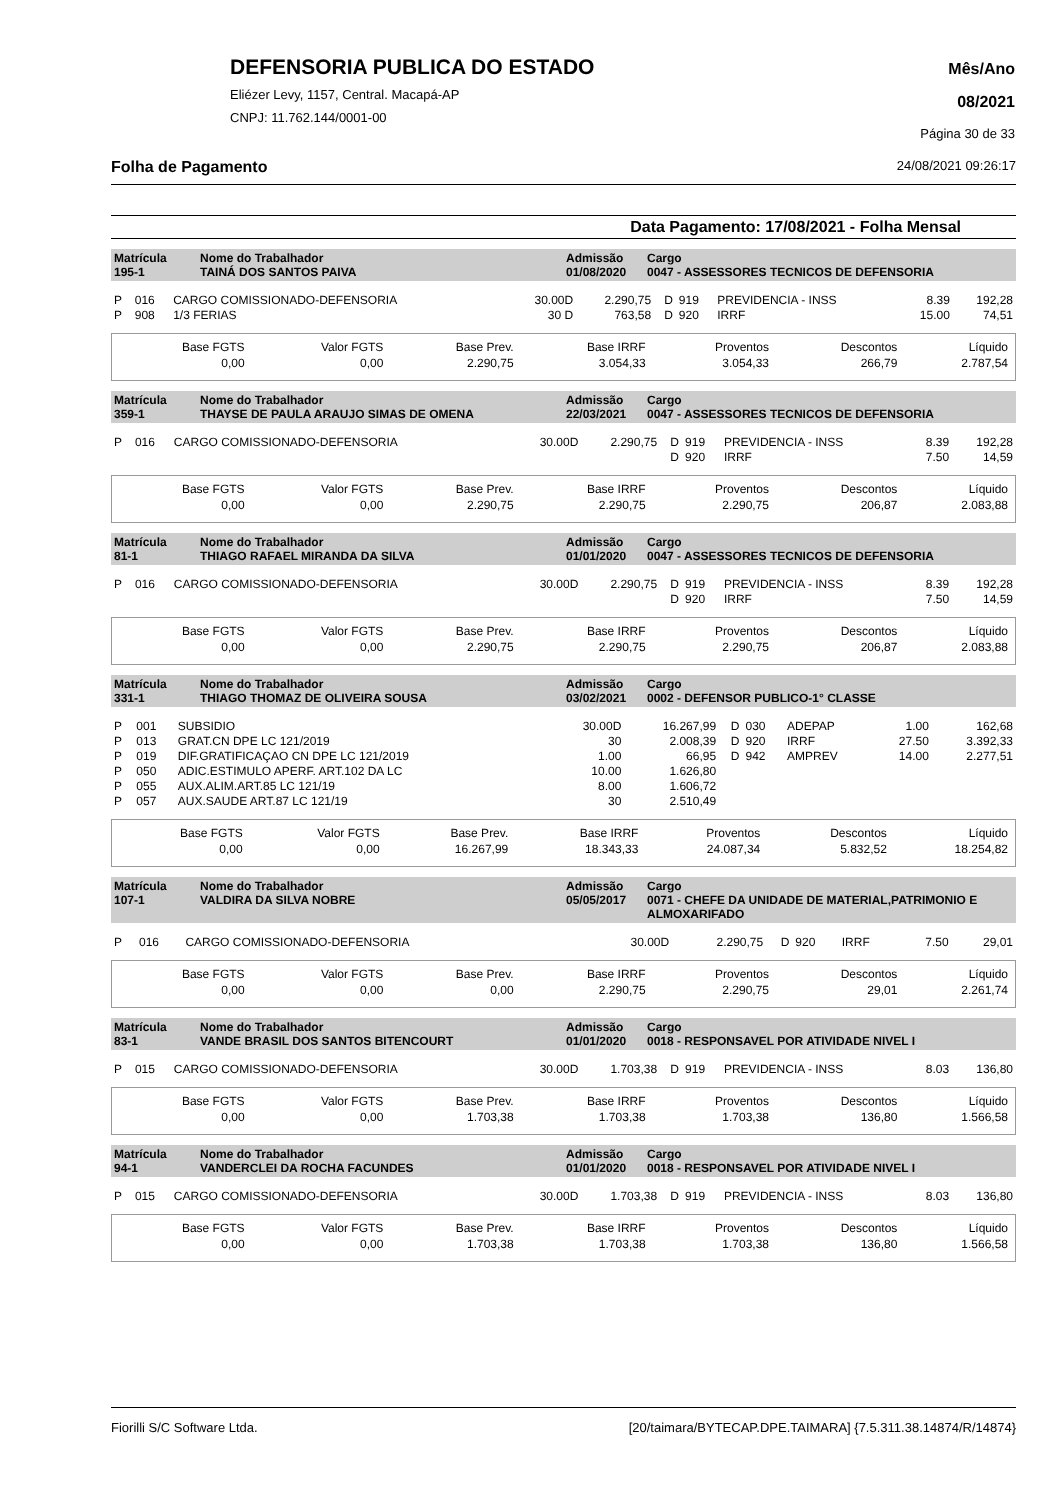DEFENSORIA PUBLICA DO ESTADO
Eliézer Levy, 1157, Central. Macapá-AP
CNPJ: 11.762.144/0001-00
Mês/Ano
08/2021
Página 30 de 33
Folha de Pagamento 24/08/2021 09:26:17
Data Pagamento: 17/08/2021 - Folha Mensal
| Matrícula 195-1 | Nome do Trabalhador TAINÁ DOS SANTOS PAIVA | Admissão 01/08/2020 | Cargo 0047 - ASSESSORES TECNICOS DE DEFENSORIA |
| P | 016 | CARGO COMISSIONADO-DEFENSORIA | 30.00D | 2.290,75 | D | 919 | PREVIDENCIA - INSS | 8.39 | 192,28 |
| P | 908 | 1/3 FERIAS | 30 D | 763,58 | D | 920 | IRRF | 15.00 | 74,51 |
| Base FGTS | Valor FGTS | Base Prev. | Base IRRF | Proventos | Descontos | Líquido |
| 0,00 | 0,00 | 2.290,75 | 3.054,33 | 3.054,33 | 266,79 | 2.787,54 |
| Matrícula 359-1 | Nome do Trabalhador THAYSE DE PAULA ARAUJO SIMAS DE OMENA | Admissão 22/03/2021 | Cargo 0047 - ASSESSORES TECNICOS DE DEFENSORIA |
| P | 016 | CARGO COMISSIONADO-DEFENSORIA | 30.00D | 2.290,75 | D | 919 | PREVIDENCIA - INSS | 8.39 | 192,28 |
| | | | | | D | 920 | IRRF | 7.50 | 14,59 |
| Base FGTS | Valor FGTS | Base Prev. | Base IRRF | Proventos | Descontos | Líquido |
| 0,00 | 0,00 | 2.290,75 | 2.290,75 | 2.290,75 | 206,87 | 2.083,88 |
| Matrícula 81-1 | Nome do Trabalhador THIAGO RAFAEL MIRANDA DA SILVA | Admissão 01/01/2020 | Cargo 0047 - ASSESSORES TECNICOS DE DEFENSORIA |
| P | 016 | CARGO COMISSIONADO-DEFENSORIA | 30.00D | 2.290,75 | D | 919 | PREVIDENCIA - INSS | 8.39 | 192,28 |
| | | | | | D | 920 | IRRF | 7.50 | 14,59 |
| Base FGTS | Valor FGTS | Base Prev. | Base IRRF | Proventos | Descontos | Líquido |
| 0,00 | 0,00 | 2.290,75 | 2.290,75 | 2.290,75 | 206,87 | 2.083,88 |
| Matrícula 331-1 | Nome do Trabalhador THIAGO THOMAZ DE OLIVEIRA SOUSA | Admissão 03/02/2021 | Cargo 0002 - DEFENSOR PUBLICO-1° CLASSE |
| P | 001 | SUBSIDIO | 30.00D | 16.267,99 | D | 030 | ADEPAP | 1.00 | 162,68 |
| P | 013 | GRAT.CN DPE LC 121/2019 | 30 | 2.008,39 | D | 920 | IRRF | 27.50 | 3.392,33 |
| P | 019 | DIF.GRATIFICAÇAO CN DPE LC 121/2019 | 1.00 | 66,95 | D | 942 | AMPREV | 14.00 | 2.277,51 |
| P | 050 | ADIC.ESTIMULO APERF. ART.102 DA LC | 10.00 | 1.626,80 | | | | | |
| P | 055 | AUX.ALIM.ART.85 LC 121/19 | 8.00 | 1.606,72 | | | | | |
| P | 057 | AUX.SAUDE ART.87 LC 121/19 | 30 | 2.510,49 | | | | | |
| Base FGTS | Valor FGTS | Base Prev. | Base IRRF | Proventos | Descontos | Líquido |
| 0,00 | 0,00 | 16.267,99 | 18.343,33 | 24.087,34 | 5.832,52 | 18.254,82 |
| Matrícula 107-1 | Nome do Trabalhador VALDIRA DA SILVA NOBRE | Admissão 05/05/2017 | Cargo 0071 - CHEFE DA UNIDADE DE MATERIAL,PATRIMONIO E ALMOXARIFADO |
| P | 016 | CARGO COMISSIONADO-DEFENSORIA | 30.00D | 2.290,75 | D | 920 | IRRF | 7.50 | 29,01 |
| Base FGTS | Valor FGTS | Base Prev. | Base IRRF | Proventos | Descontos | Líquido |
| 0,00 | 0,00 | 0,00 | 2.290,75 | 2.290,75 | 29,01 | 2.261,74 |
| Matrícula 83-1 | Nome do Trabalhador VANDE BRASIL DOS SANTOS BITENCOURT | Admissão 01/01/2020 | Cargo 0018 - RESPONSAVEL POR ATIVIDADE NIVEL I |
| P | 015 | CARGO COMISSIONADO-DEFENSORIA | 30.00D | 1.703,38 | D | 919 | PREVIDENCIA - INSS | 8.03 | 136,80 |
| Base FGTS | Valor FGTS | Base Prev. | Base IRRF | Proventos | Descontos | Líquido |
| 0,00 | 0,00 | 1.703,38 | 1.703,38 | 1.703,38 | 136,80 | 1.566,58 |
| Matrícula 94-1 | Nome do Trabalhador VANDERCLEI DA ROCHA FACUNDES | Admissão 01/01/2020 | Cargo 0018 - RESPONSAVEL POR ATIVIDADE NIVEL I |
| P | 015 | CARGO COMISSIONADO-DEFENSORIA | 30.00D | 1.703,38 | D | 919 | PREVIDENCIA - INSS | 8.03 | 136,80 |
| Base FGTS | Valor FGTS | Base Prev. | Base IRRF | Proventos | Descontos | Líquido |
| 0,00 | 0,00 | 1.703,38 | 1.703,38 | 1.703,38 | 136,80 | 1.566,58 |
Fiorilli S/C Software Ltda. [20/taimara/BYTECAP.DPE.TAIMARA] {7.5.311.38.14874/R/14874}